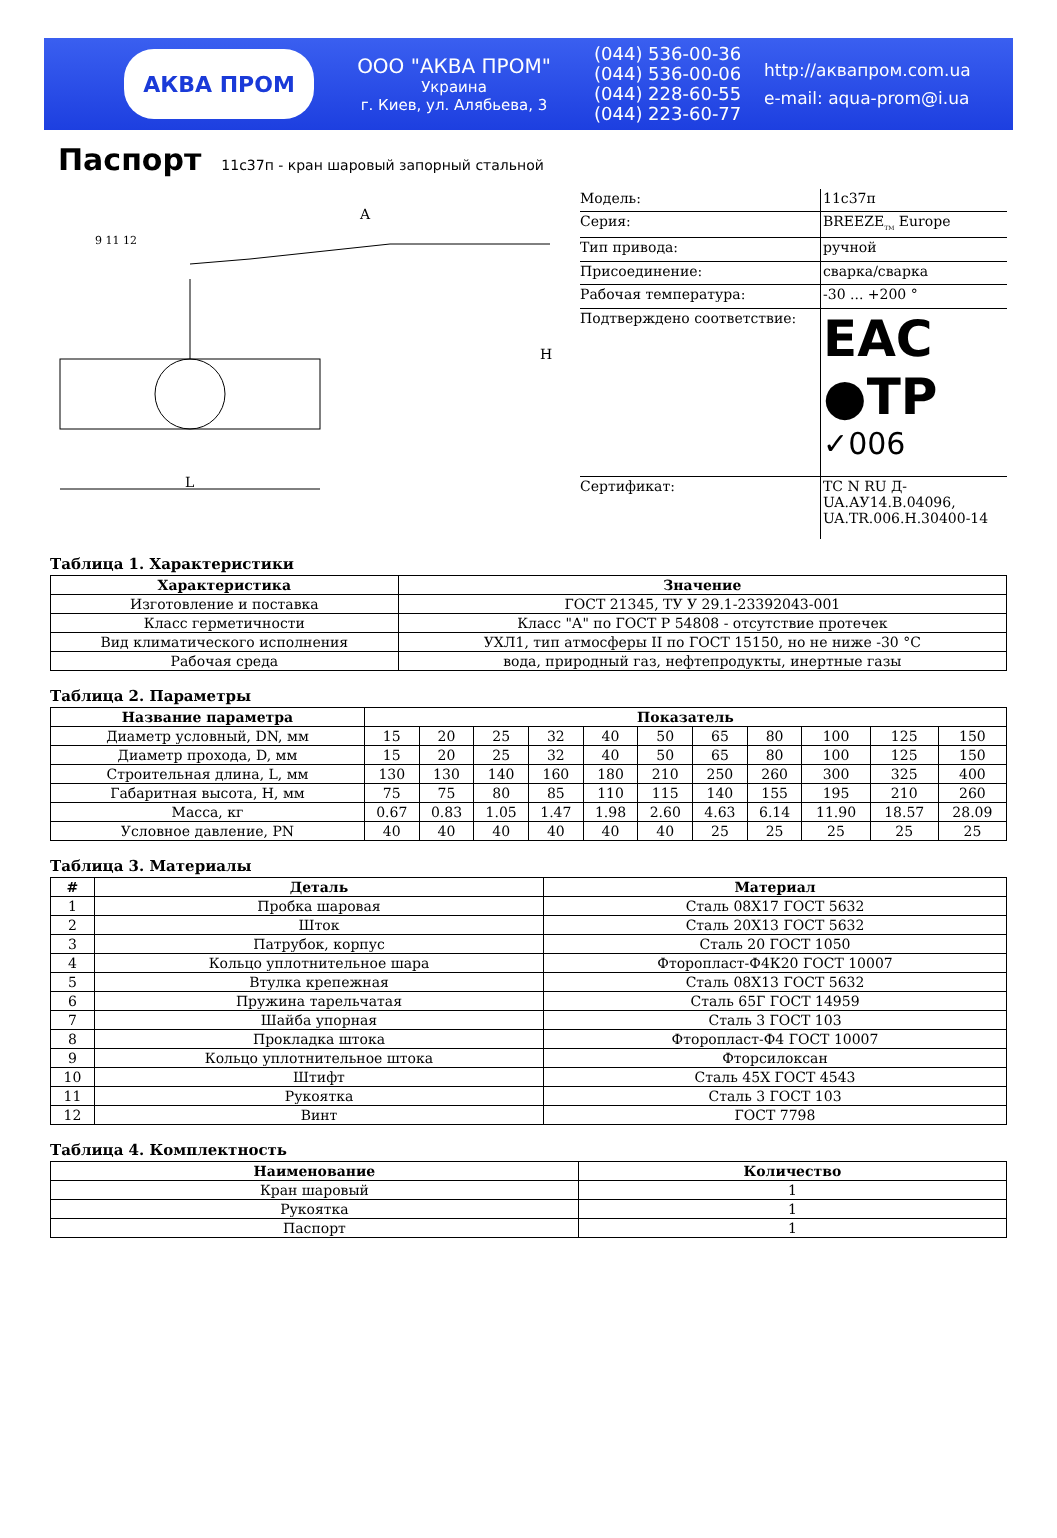АКВА ПРОМ
ООО "АКВА ПРОМ"
Украина
г. Киев, ул. Алябьева, 3
(044) 536-00-36
(044) 536-00-06
(044) 228-60-55
(044) 223-60-77
http://аквапром.com.ua
e-mail: aqua-prom@i.ua
Паспорт
11с37п - кран шаровый запорный стальной
A
H
L
9 11 12
| Модель: | 11с37п |
| Серия: | BREEZE<sub>TM</sub> Europe |
| Тип привода: | ручной |
| Присоединение: | сварка/сварка |
| Рабочая температура: | -30 ... +200 ° |
| Подтверждено соответствие: | EAC ●TP ✓006 |
| Сертификат: | TC N RU Д-UA.АУ14.В.04096, UA.TR.006.H.30400-14 |
Таблица 1. Характеристики
| Характеристика | Значение |
| --- | --- |
| Изготовление и поставка | ГОСТ 21345, ТУ У 29.1-23392043-001 |
| Класс герметичности | Класс "А" по ГОСТ Р 54808 - отсутствие протечек |
| Вид климатического исполнения | УХЛ1, тип атмосферы II по ГОСТ 15150, но не ниже -30 °С |
| Рабочая среда | вода, природный газ, нефтепродукты, инертные газы |
Таблица 2. Параметры
| Название параметра | Показатель | | | | | | | | | | |
| --- | --- | --- | --- | --- | --- | --- | --- | --- | --- | --- | --- |
| Диаметр условный, DN, мм | 15 | 20 | 25 | 32 | 40 | 50 | 65 | 80 | 100 | 125 | 150 |
| Диаметр прохода, D, мм | 15 | 20 | 25 | 32 | 40 | 50 | 65 | 80 | 100 | 125 | 150 |
| Строительная длина, L, мм | 130 | 130 | 140 | 160 | 180 | 210 | 250 | 260 | 300 | 325 | 400 |
| Габаритная высота, H, мм | 75 | 75 | 80 | 85 | 110 | 115 | 140 | 155 | 195 | 210 | 260 |
| Масса, кг | 0.67 | 0.83 | 1.05 | 1.47 | 1.98 | 2.60 | 4.63 | 6.14 | 11.90 | 18.57 | 28.09 |
| Условное давление, PN | 40 | 40 | 40 | 40 | 40 | 40 | 25 | 25 | 25 | 25 | 25 |
Таблица 3. Материалы
| # | Деталь | Материал |
| --- | --- | --- |
| 1 | Пробка шаровая | Сталь 08Х17 ГОСТ 5632 |
| 2 | Шток | Сталь 20Х13 ГОСТ 5632 |
| 3 | Патрубок, корпус | Сталь 20 ГОСТ 1050 |
| 4 | Кольцо уплотнительное шара | Фторопласт-Ф4К20 ГОСТ 10007 |
| 5 | Втулка крепежная | Сталь 08Х13 ГОСТ 5632 |
| 6 | Пружина тарельчатая | Сталь 65Г ГОСТ 14959 |
| 7 | Шайба упорная | Сталь 3 ГОСТ 103 |
| 8 | Прокладка штока | Фторопласт-Ф4 ГОСТ 10007 |
| 9 | Кольцо уплотнительное штока | Фторсилоксан |
| 10 | Штифт | Сталь 45Х ГОСТ 4543 |
| 11 | Рукоятка | Сталь 3 ГОСТ 103 |
| 12 | Винт | ГОСТ 7798 |
Таблица 4. Комплектность
| Наименование | Количество |
| --- | --- |
| Кран шаровый | 1 |
| Рукоятка | 1 |
| Паспорт | 1 |